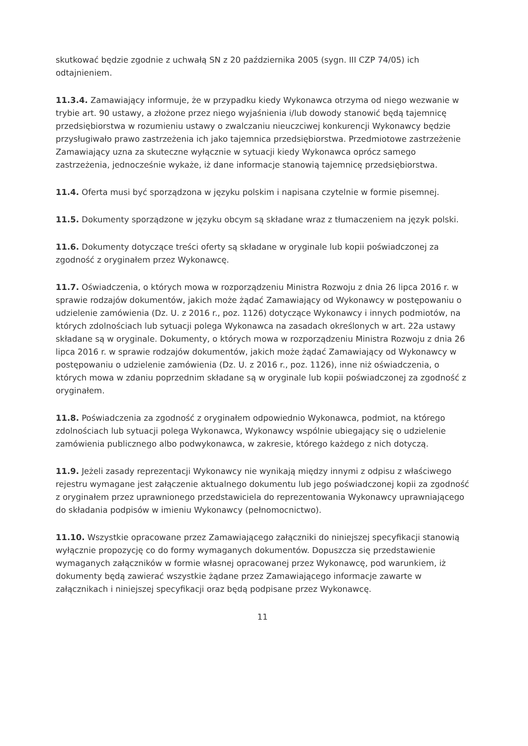skutkować będzie zgodnie z uchwałą SN z 20 października 2005 (sygn. III CZP 74/05) ich odtajnieniem.
11.3.4. Zamawiający informuje, że w przypadku kiedy Wykonawca otrzyma od niego wezwanie w trybie art. 90 ustawy, a złożone przez niego wyjaśnienia i/lub dowody stanowić będą tajemnicę przedsiębiorstwa w rozumieniu ustawy o zwalczaniu nieuczciwej konkurencji Wykonawcy będzie przysługiwało prawo zastrzeżenia ich jako tajemnica przedsiębiorstwa. Przedmiotowe zastrzeżenie Zamawiający uzna za skuteczne wyłącznie w sytuacji kiedy Wykonawca oprócz samego zastrzeżenia, jednocześnie wykaże, iż dane informacje stanowią tajemnicę przedsiębiorstwa.
11.4. Oferta musi być sporządzona w języku polskim i napisana czytelnie w formie pisemnej.
11.5. Dokumenty sporządzone w języku obcym są składane wraz z tłumaczeniem na język polski.
11.6. Dokumenty dotyczące treści oferty są składane w oryginale lub kopii poświadczonej za zgodność z oryginałem przez Wykonawcę.
11.7. Oświadczenia, o których mowa w rozporządzeniu Ministra Rozwoju z dnia 26 lipca 2016 r. w sprawie rodzajów dokumentów, jakich może żądać Zamawiający od Wykonawcy w postępowaniu o udzielenie zamówienia (Dz. U. z 2016 r., poz. 1126) dotyczące Wykonawcy i innych podmiotów, na których zdolnościach lub sytuacji polega Wykonawca na zasadach określonych w art. 22a ustawy składane są w oryginale. Dokumenty, o których mowa w rozporządzeniu Ministra Rozwoju z dnia 26 lipca 2016 r. w sprawie rodzajów dokumentów, jakich może żądać Zamawiający od Wykonawcy w postępowaniu o udzielenie zamówienia (Dz. U. z 2016 r., poz. 1126), inne niż oświadczenia, o których mowa w zdaniu poprzednim składane są w oryginale lub kopii poświadczonej za zgodność z oryginałem.
11.8. Poświadczenia za zgodność z oryginałem odpowiednio Wykonawca, podmiot, na którego zdolnościach lub sytuacji polega Wykonawca, Wykonawcy wspólnie ubiegający się o udzielenie zamówienia publicznego albo podwykonawca, w zakresie, którego każdego z nich dotyczą.
11.9. Jeżeli zasady reprezentacji Wykonawcy nie wynikają między innymi z odpisu z właściwego rejestru wymagane jest załączenie aktualnego dokumentu lub jego poświadczonej kopii za zgodność z oryginałem przez uprawnionego przedstawiciela do reprezentowania Wykonawcy uprawniającego do składania podpisów w imieniu Wykonawcy (pełnomocnictwo).
11.10. Wszystkie opracowane przez Zamawiającego załączniki do niniejszej specyfikacji stanowią wyłącznie propozycję co do formy wymaganych dokumentów. Dopuszcza się przedstawienie wymaganych załączników w formie własnej opracowanej przez Wykonawcę, pod warunkiem, iż dokumenty będą zawierać wszystkie żądane przez Zamawiającego informacje zawarte w załącznikach i niniejszej specyfikacji oraz będą podpisane przez Wykonawcę.
11